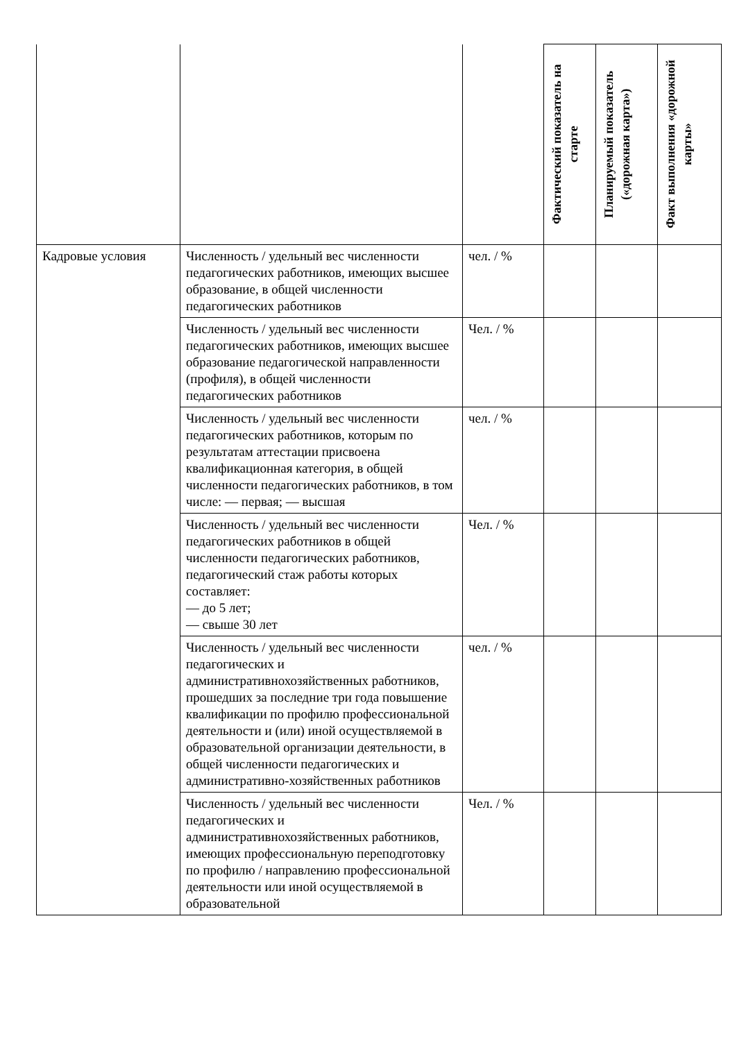| | | | Фактический показатель на старте | Планируемый показатель («дорожная карта») | Факт выполнения «дорожной карты» |
| Кадровые условия | Численность / удельный вес численности педагогических работников, имеющих высшее образование, в общей численности педагогических работников | чел. / % | | | |
| | Численность / удельный вес численности педагогических работников, имеющих высшее образование педагогической направленности (профиля), в общей численности педагогических работников | Чел. / % | | | |
| | Численность / удельный вес численности педагогических работников, которым по результатам аттестации присвоена квалификационная категория, в общей численности педагогических работников, в том числе: — первая; — высшая | чел. / % | | | |
| | Численность / удельный вес численности педагогических работников в общей численности педагогических работников, педагогический стаж работы которых составляет: — до 5 лет; — свыше 30 лет | Чел. / % | | | |
| | Численность / удельный вес численности педагогических и административнохозяйственных работников, прошедших за последние три года повышение квалификации по профилю профессиональной деятельности и (или) иной осуществляемой в образовательной организации деятельности, в общей численности педагогических и административно-хозяйственных работников | чел. / % | | | |
| | Численность / удельный вес численности педагогических и административнохозяйственных работников, имеющих профессиональную переподготовку по профилю / направлению профессиональной деятельности или иной осуществляемой в образовательной | Чел. / % | | | |